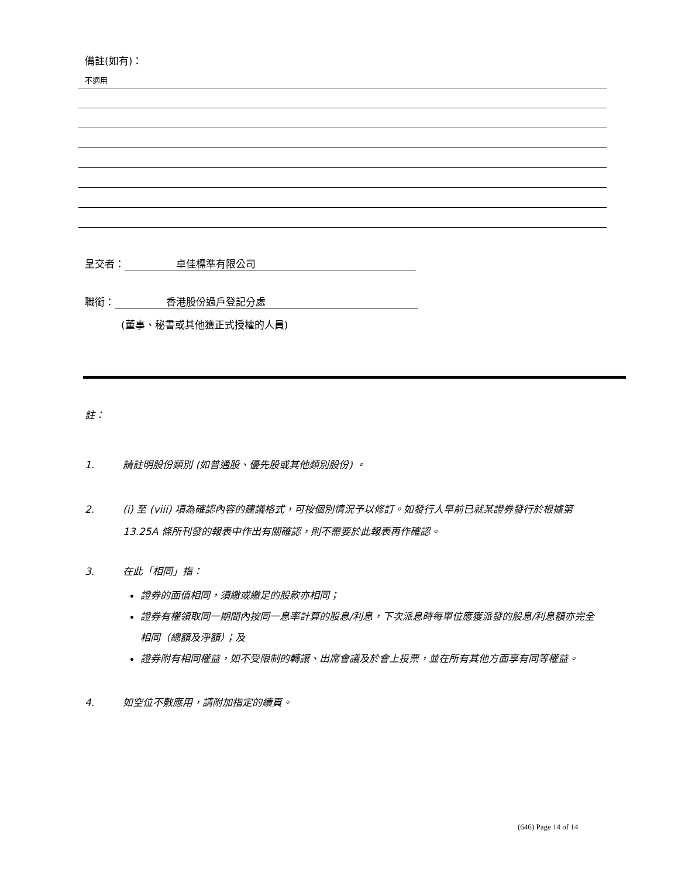備註(如有)：
不適用
呈交者： 卓佳標準有限公司
職銜： 香港股份過戶登記分處
(董事、秘書或其他獲正式授權的人員)
註：
1. 請註明股份類別 (如普通股、優先股或其他類別股份) 。
2. (i) 至 (viii) 項為確認內容的建議格式，可按個別情況予以修訂。如發行人早前已就某證券發行於根據第 13.25A 條所刊發的報表中作出有關確認，則不需要於此報表再作確認。
3. 在此「相同」指：
證券的面值相同，須繳或繳足的股款亦相同；
證券有權領取同一期間內按同一息率計算的股息/利息，下次派息時每單位應獲派發的股息/利息額亦完全相同（總額及淨額）；及
證券附有相同權益，如不受限制的轉讓、出席會議及於會上投票，並在所有其他方面享有同等權益。
4. 如空位不敷應用，請附加指定的續頁。
(646) Page 14 of 14